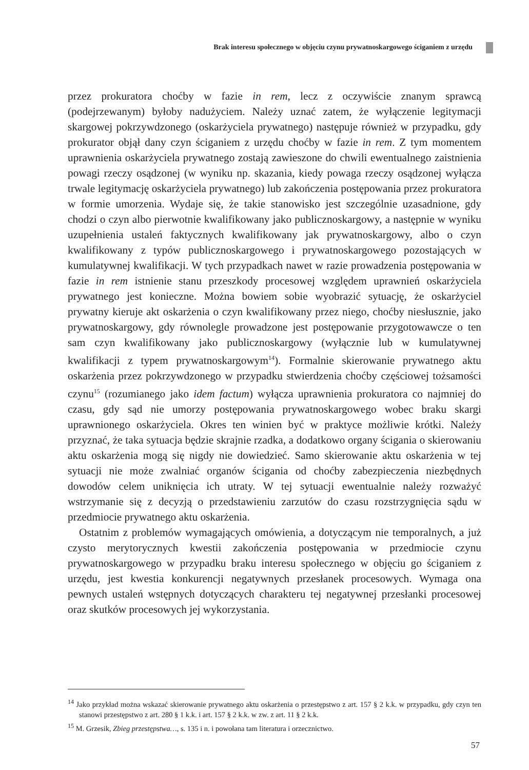Brak interesu społecznego w objęciu czynu prywatnoskargowego ściganiem z urzędu
przez prokuratora choćby w fazie in rem, lecz z oczywiście znanym sprawcą (podejrzewanym) byłoby nadużyciem. Należy uznać zatem, że wyłączenie legitymacji skargowej pokrzywdzonego (oskarżyciela prywatnego) następuje również w przypadku, gdy prokurator objął dany czyn ściganiem z urzędu choćby w fazie in rem. Z tym momentem uprawnienia oskarżyciela prywatnego zostają zawieszone do chwili ewentualnego zaistnienia powagi rzeczy osądzonej (w wyniku np. skazania, kiedy powaga rzeczy osądzonej wyłącza trwale legitymację oskarżyciela prywatnego) lub zakończenia postępowania przez prokuratora w formie umorzenia. Wydaje się, że takie stanowisko jest szczególnie uzasadnione, gdy chodzi o czyn albo pierwotnie kwalifikowany jako publicznoskargowy, a następnie w wyniku uzupełnienia ustaleń faktycznych kwalifikowany jak prywatnoskargowy, albo o czyn kwalifikowany z typów publicznoskargowego i prywatnoskargowego pozostających w kumulatywnej kwalifikacji. W tych przypadkach nawet w razie prowadzenia postępowania w fazie in rem istnienie stanu przeszkody procesowej względem uprawnień oskarżyciela prywatnego jest konieczne. Można bowiem sobie wyobrazić sytuację, że oskarżyciel prywatny kieruje akt oskarżenia o czyn kwalifikowany przez niego, choćby niesłusznie, jako prywatnoskargowy, gdy równolegle prowadzone jest postępowanie przygotowawcze o ten sam czyn kwalifikowany jako publicznoskargowy (wyłącznie lub w kumulatywnej kwalifikacji z typem prywatnoskargowym<sup>14</sup>). Formalnie skierowanie prywatnego aktu oskarżenia przez pokrzywdzonego w przypadku stwierdzenia choćby częściowej tożsamości czynu<sup>15</sup> (rozumianego jako idem factum) wyłącza uprawnienia prokuratora co najmniej do czasu, gdy sąd nie umorzy postępowania prywatnoskargowego wobec braku skargi uprawnionego oskarżyciela. Okres ten winien być w praktyce możliwie krótki. Należy przyznać, że taka sytuacja będzie skrajnie rzadka, a dodatkowo organy ścigania o skierowaniu aktu oskarżenia mogą się nigdy nie dowiedzieć. Samo skierowanie aktu oskarżenia w tej sytuacji nie może zwalniać organów ścigania od choćby zabezpieczenia niezbędnych dowodów celem uniknięcia ich utraty. W tej sytuacji ewentualnie należy rozważyć wstrzymanie się z decyzją o przedstawieniu zarzutów do czasu rozstrzygnięcia sądu w przedmiocie prywatnego aktu oskarżenia.
Ostatnim z problemów wymagających omówienia, a dotyczącym nie temporalnych, a już czysto merytorycznych kwestii zakończenia postępowania w przedmiocie czynu prywatnoskargowego w przypadku braku interesu społecznego w objęciu go ściganiem z urzędu, jest kwestia konkurencji negatywnych przesłanek procesowych. Wymaga ona pewnych ustaleń wstępnych dotyczących charakteru tej negatywnej przesłanki procesowej oraz skutków procesowych jej wykorzystania.
<sup>14</sup> Jako przykład można wskazać skierowanie prywatnego aktu oskarżenia o przestępstwo z art. 157 § 2 k.k. w przypadku, gdy czyn ten stanowi przestępstwo z art. 280 § 1 k.k. i art. 157 § 2 k.k. w zw. z art. 11 § 2 k.k.
<sup>15</sup> M. Grzesik, Zbieg przestępstwa…, s. 135 i n. i powołana tam literatura i orzecznictwo.
57